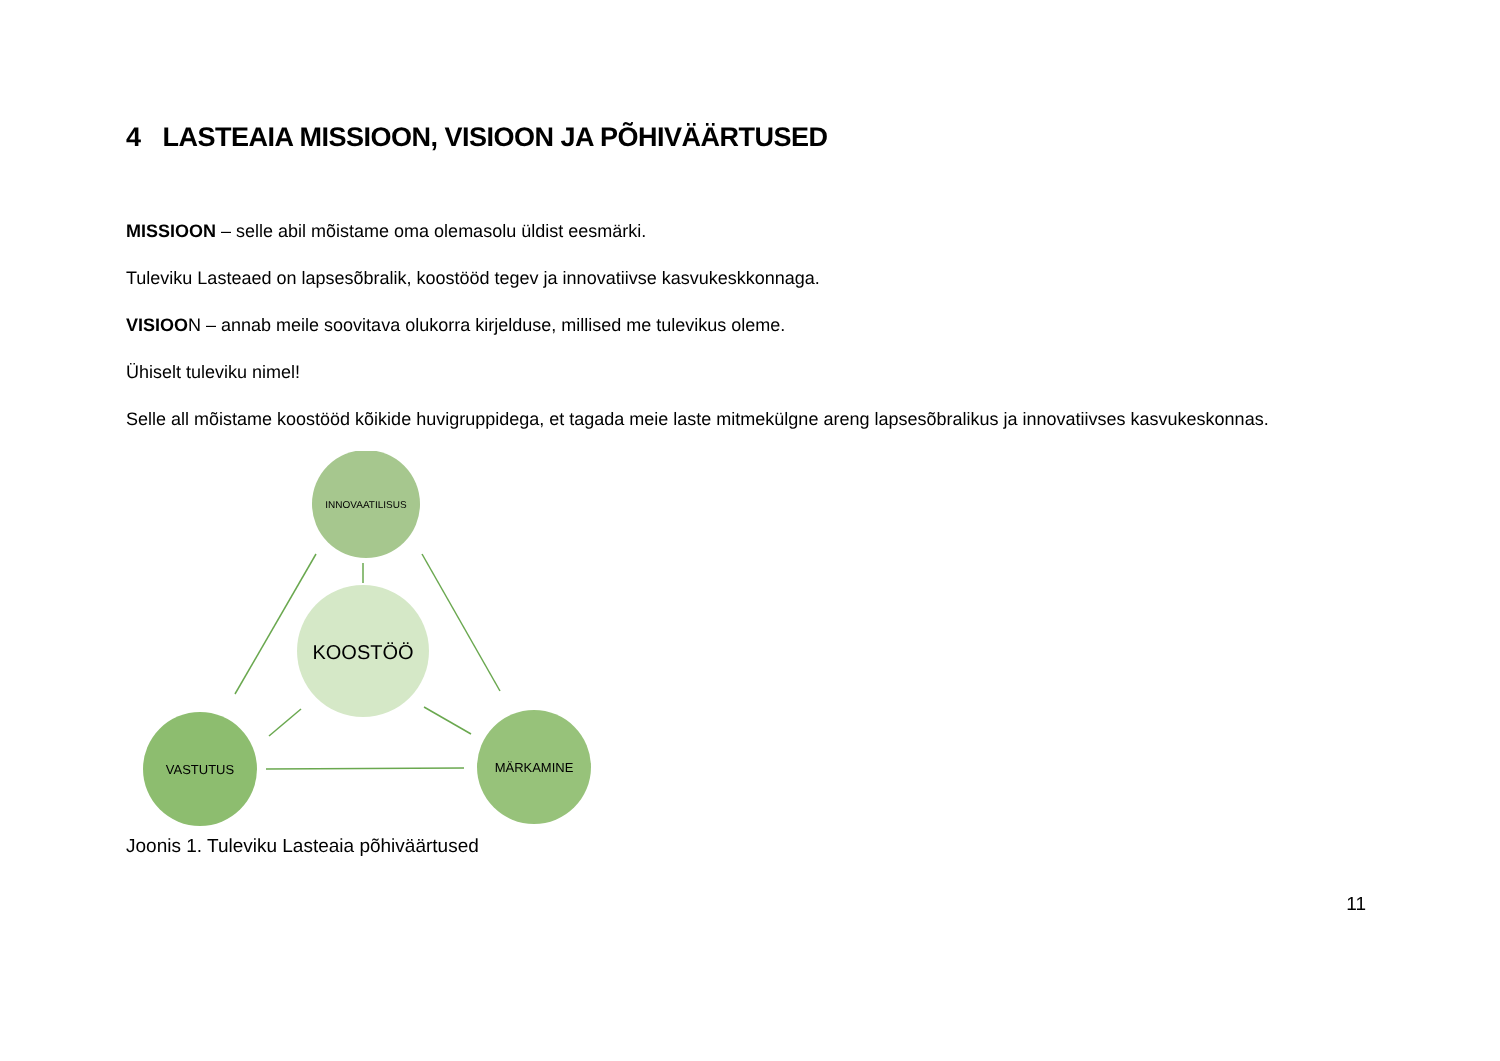4 LASTEAIA MISSIOON, VISIOON JA PÕHIVÄÄRTUSED
MISSIOON – selle abil mõistame oma olemasolu üldist eesmärki.
Tuleviku Lasteaed on lapsesõbralik, koostööd tegev ja innovatiivse kasvukeskkonnaga.
VISIOON – annab meile soovitava olukorra kirjelduse, millised me tulevikus oleme.
Ühiselt tuleviku nimel!
Selle all mõistame koostööd kõikide huvigruppidega, et tagada meie laste mitmekülgne areng lapsesõbralikus ja innovatiivses kasvukeskonnas.
INNOVAATILISUS
KOOSTÖÖ
VASTUTUS
MÄRKAMINE
Joonis 1. Tuleviku Lasteaia põhiväärtused
11